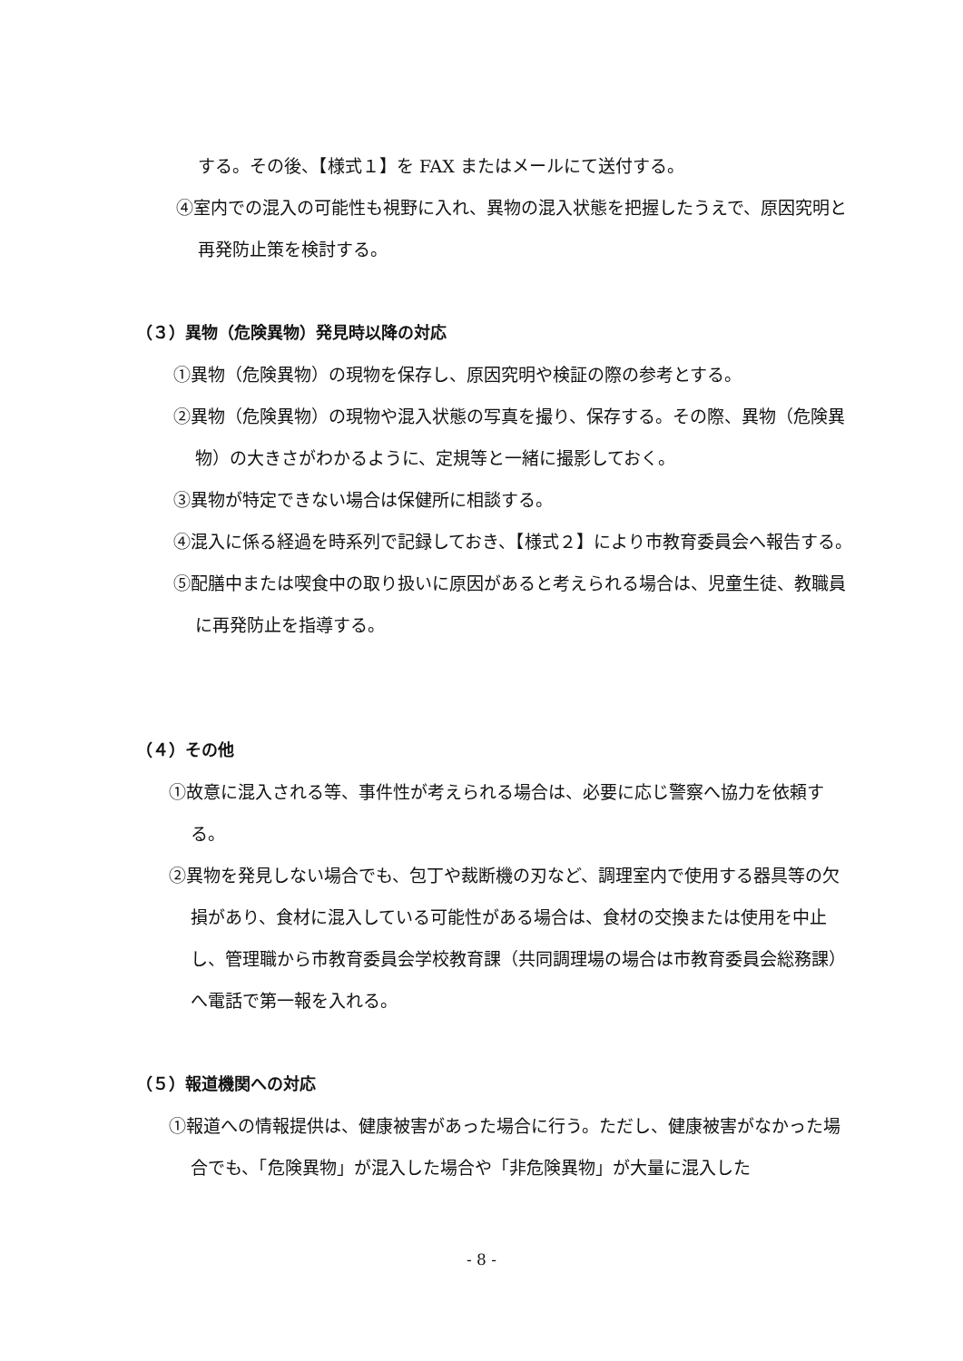する。その後、【様式１】を FAX またはメールにて送付する。
④室内での混入の可能性も視野に入れ、異物の混入状態を把握したうえで、原因究明と再発防止策を検討する。
（３）異物（危険異物）発見時以降の対応
①異物（危険異物）の現物を保存し、原因究明や検証の際の参考とする。
②異物（危険異物）の現物や混入状態の写真を撮り、保存する。その際、異物（危険異物）の大きさがわかるように、定規等と一緒に撮影しておく。
③異物が特定できない場合は保健所に相談する。
④混入に係る経過を時系列で記録しておき、【様式２】により市教育委員会へ報告する。
⑤配膳中または喫食中の取り扱いに原因があると考えられる場合は、児童生徒、教職員に再発防止を指導する。
（４）その他
①故意に混入される等、事件性が考えられる場合は、必要に応じ警察へ協力を依頼する。
②異物を発見しない場合でも、包丁や裁断機の刃など、調理室内で使用する器具等の欠損があり、食材に混入している可能性がある場合は、食材の交換または使用を中止し、管理職から市教育委員会学校教育課（共同調理場の場合は市教育委員会総務課）へ電話で第一報を入れる。
（５）報道機関への対応
①報道への情報提供は、健康被害があった場合に行う。ただし、健康被害がなかった場合でも、「危険異物」が混入した場合や「非危険異物」が大量に混入した
- 8 -